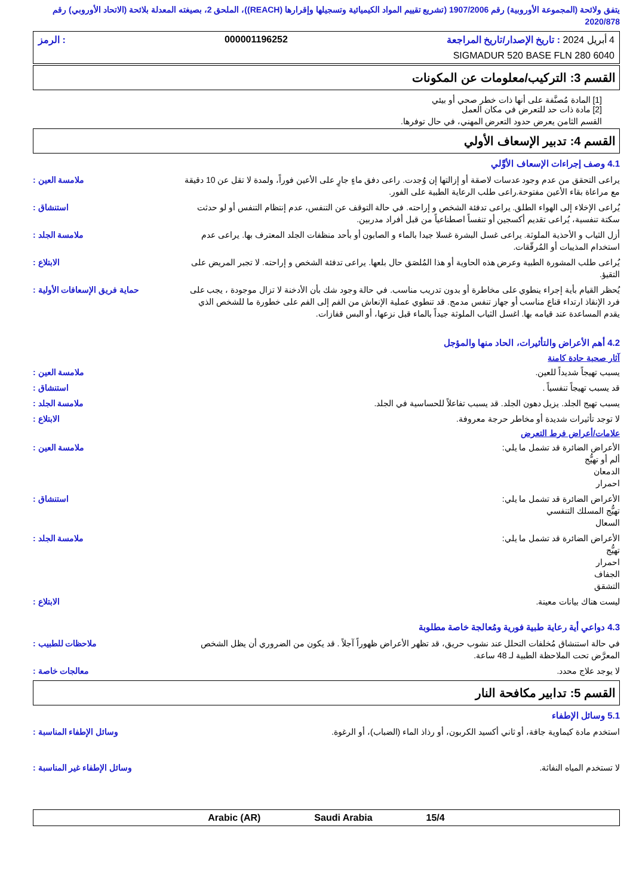يتفق ولائحة (المجموعة الأوروبية) رقم 1907/2006 (تشريع تقييم المواد الكيميائية وتسجيلها وإقرارها (REACH))، الملحق 2، بصيغته المعدلة بلائحة (الاتحاد الأوروبي) رقم 2020/878
4 أبريل 2024 : تاريخ الإصدار/تاريخ المراجعة 000001196252: الرمز
SIGMADUR 520 BASE FLN 280 6040
القسم 3: التركيب/معلومات عن المكونات
[1] المادة مُصنَّفة على أنها ذات خطر صحي أو بيئي
[2] مادة ذات حد للتعرض في مكان العمل
القسم الثامن يعرض حدود التعرض المهني، في حال توفرها.
القسم 4: تدبير الإسعاف الأولي
4.1 وصف إجراءات الإسعاف الأوَّلي
ملامسة العين : يراعى التحقق من عدم وجود عدسات لاصقة أو إزالتها إن وُجدت. راعى دفق ماءٍ جارٍ على الأعين فوراً، ولمدة لا تقل عن 10 دقيقة مع مراعاة بقاء الأعين مفتوحة.راعى طلب الرعاية الطبية على الفور.
استنشاق : يُراعى الإخلاء إلى الهواء الطلق. يراعى تدفئة الشخص و إراحته. في حالة التوقف عن التنفس، عدم إنتظام التنفس أو لو حدثت سكتة تنفسية، يُراعى تقديم أكسجين أو تنفساً اصطناعياً من قبل أفراد مدربين.
ملامسة الجلد : أزل الثياب و الأحذية الملوثة. يراعى غسل البشرة غسلا جيدا بالماء و الصابون أو بأحد منظفات الجلد المعترف بها. يراعى عدم استخدام المذيبات أو المُرقّقات.
الابتلاع : يُراعى طلب المشورة الطبية وعرض هذه الحاوية أو هذا المُلصَق حال بلعها. يراعى تدفئة الشخص و إراحته. لا تجبر المريض على التقيؤ.
حماية فريق الإسعافات الأولية :
يُحظر القيام بأية إجراء ينطوي على مخاطرة أو بدون تدريب مناسب. في حالة وجود شك بأن الأدخنة لا تزال موجودة ، يجب على فرد الإنقاذ ارتداء قناع مناسب أو جهاز تنفس مدمج. قد تنطوي عملية الإنعاش من الفم إلى الفم على خطورة ما للشخص الذي يقدم المساعدة عند قيامه بها. اغسل الثياب الملوثة جيداً بالماء قبل نزعها، أو البس قفازات.
4.2 أهم الأعراض والتأثيرات، الحاد منها والمؤجل
آثار صحية حادة كامنة
ملامسة العين : يسبب تهيجاً شديداً للعين.
استنشاق : قد يسبب تهيجاً تنفسياً .
ملامسة الجلد : يسبب تهيج الجلد. يزيل دهون الجلد. قد يسبب تفاعلاً للحساسية في الجلد.
الابتلاع : لا توجد تأثيرات شديدة أو مخاطر حرجة معروفة.
علامات/أعراض فرط التعرض
ملامسة العين : الأعراض الضائرة قد تشمل ما يلي:
ألم أو تهيُّج
الدمعان
احمرار
استنشاق : الأعراض الضائرة قد تشمل ما يلي:
تهيُّج المسلك التنفسي
السعال
ملامسة الجلد : الأعراض الضائرة قد تشمل ما يلي:
تهيُّج
احمرار
الجفاف
التشقق
الابتلاع : ليست هناك بيانات معينة.
4.3 دواعي أية رعاية طبية فورية ومُعالجة خاصة مطلوبة
ملاحظات للطبيب : في حالة استنشاق مُخلفات التحلل عند نشوب حريق، قد تظهر الأعراض ظهوراً آجلاً . قد يكون من الضروري أن يظل الشخص المعرَّض تحت الملاحظة الطبية لـ 48 ساعة.
معالجات خاصة : لا يوجد علاج محدد.
القسم 5: تدابير مكافحة النار
5.1 وسائل الإطفاء
وسائل الإطفاء المناسبة : استخدم مادة كيماوية جافة، أو ثاني أكسيد الكربون، أو رذاذ الماء (الضباب)، أو الرغوة.
وسائل الإطفاء غير المناسبة :
لا تستخدم المياه النفاثة.
15/4 Saudi Arabia Arabic (AR)